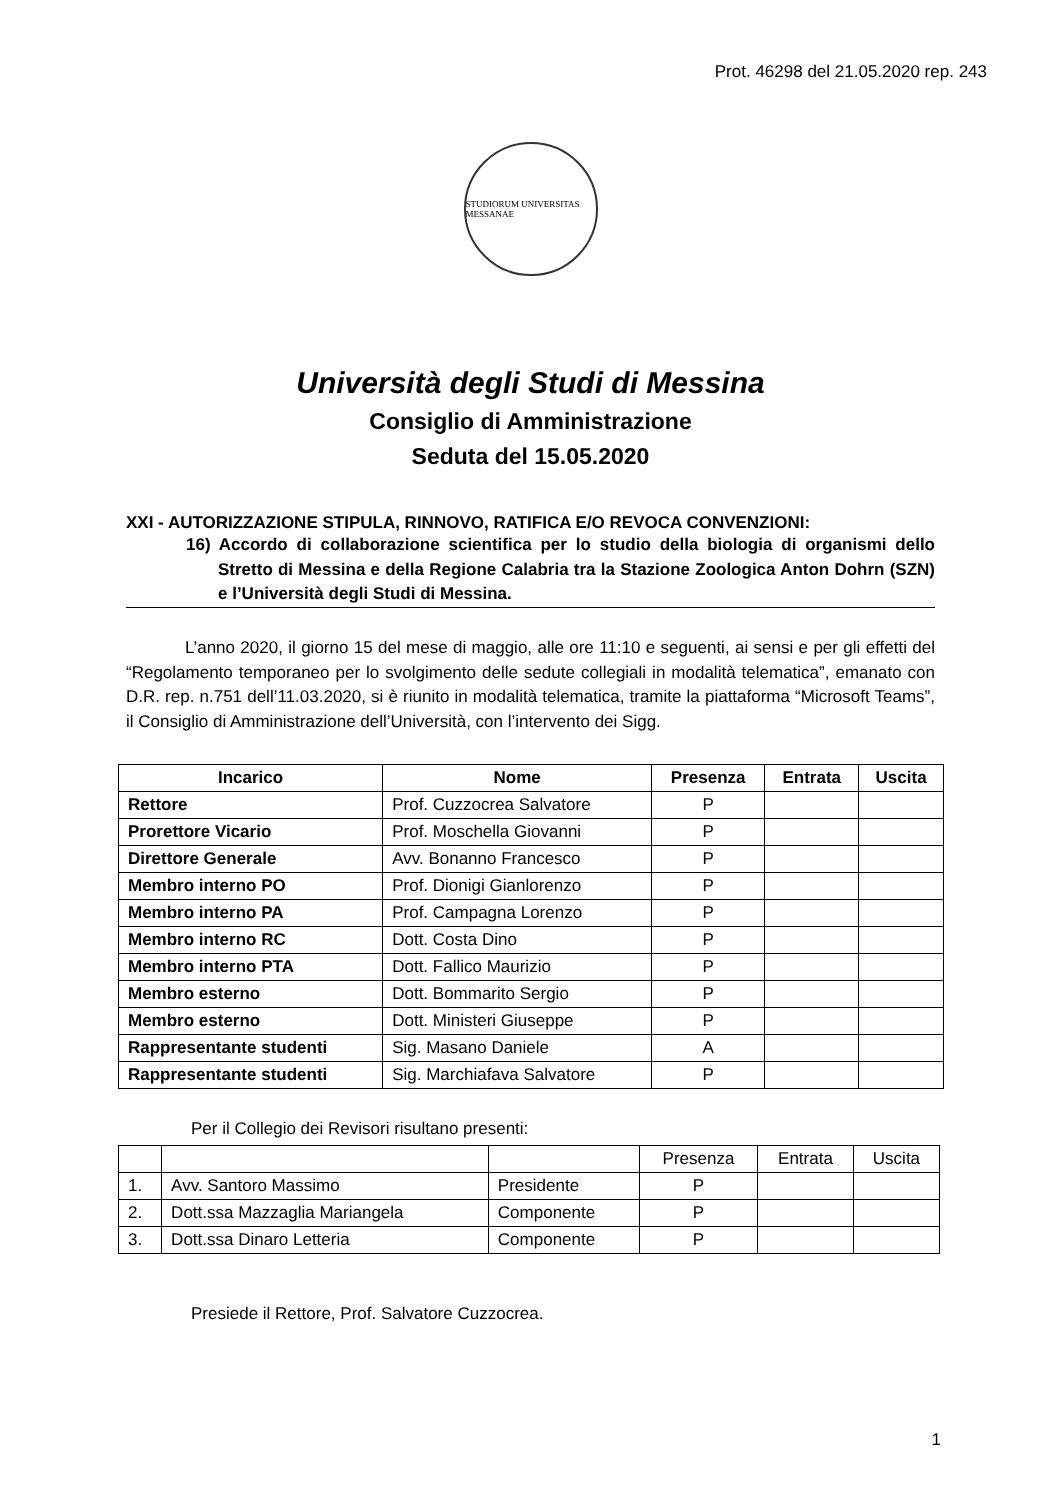Prot. 46298 del 21.05.2020 rep. 243
STUDIORUM UNIVERSITAS MESSANAE
Università degli Studi di Messina
Consiglio di Amministrazione
Seduta del 15.05.2020
XXI - AUTORIZZAZIONE STIPULA, RINNOVO, RATIFICA E/O REVOCA CONVENZIONI:
16) Accordo di collaborazione scientifica per lo studio della biologia di organismi dello Stretto di Messina e della Regione Calabria tra la Stazione Zoologica Anton Dohrn (SZN) e l’Università degli Studi di Messina.
L’anno 2020, il giorno 15 del mese di maggio, alle ore 11:10 e seguenti, ai sensi e per gli effetti del “Regolamento temporaneo per lo svolgimento delle sedute collegiali in modalità telematica”, emanato con D.R. rep. n.751 dell’11.03.2020, si è riunito in modalità telematica, tramite la piattaforma “Microsoft Teams”, il Consiglio di Amministrazione dell’Università, con l’intervento dei Sigg.
| Incarico | Nome | Presenza | Entrata | Uscita |
| --- | --- | --- | --- | --- |
| Rettore | Prof. Cuzzocrea Salvatore | P | | |
| Prorettore Vicario | Prof. Moschella Giovanni | P | | |
| Direttore Generale | Avv. Bonanno Francesco | P | | |
| Membro interno PO | Prof. Dionigi Gianlorenzo | P | | |
| Membro interno PA | Prof. Campagna Lorenzo | P | | |
| Membro interno RC | Dott. Costa Dino | P | | |
| Membro interno PTA | Dott. Fallico Maurizio | P | | |
| Membro esterno | Dott. Bommarito Sergio | P | | |
| Membro esterno | Dott. Ministeri Giuseppe | P | | |
| Rappresentante studenti | Sig. Masano Daniele | A | | |
| Rappresentante studenti | Sig. Marchiafava Salvatore | P | | |
Per il Collegio dei Revisori risultano presenti:
| | | | Presenza | Entrata | Uscita |
| 1. | Avv. Santoro Massimo | Presidente | P | | |
| 2. | Dott.ssa Mazzaglia Mariangela | Componente | P | | |
| 3. | Dott.ssa Dinaro Letteria | Componente | P | | |
Presiede il Rettore, Prof. Salvatore Cuzzocrea.
1